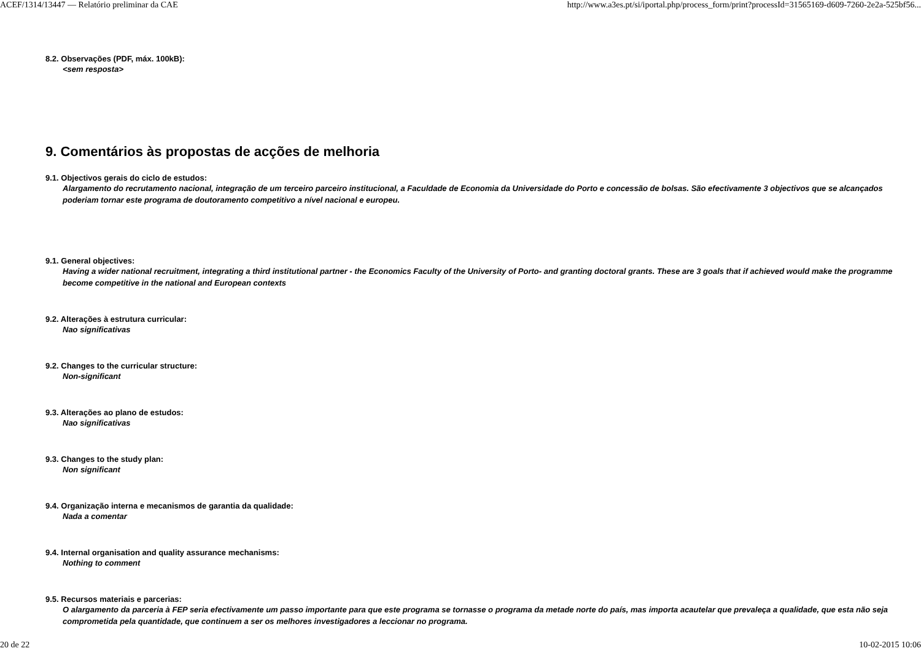ACEF/1314/13447 — Relatório preliminar da CAE http://www.a3es.pt/si/iportal.php/process_form/print?processId=31565169-d609-7260-2e2a-525bf56...
8.2. Observações (PDF, máx. 100kB):
<sem resposta>
9. Comentários às propostas de acções de melhoria
9.1. Objectivos gerais do ciclo de estudos:
Alargamento do recrutamento nacional, integração de um terceiro parceiro institucional, a Faculdade de Economia da Universidade do Porto e concessão de bolsas. São efectivamente 3 objectivos que se alcançados poderiam tornar este programa de doutoramento competitivo a nível nacional e europeu.
9.1. General objectives:
Having a wider national recruitment, integrating a third institutional partner - the Economics Faculty of the University of Porto- and granting doctoral grants. These are 3 goals that if achieved would make the programme become competitive in the national and European contexts
9.2. Alterações à estrutura curricular:
Nao significativas
9.2. Changes to the curricular structure:
Non-significant
9.3. Alterações ao plano de estudos:
Nao significativas
9.3. Changes to the study plan:
Non significant
9.4. Organização interna e mecanismos de garantia da qualidade:
Nada a comentar
9.4. Internal organisation and quality assurance mechanisms:
Nothing to comment
9.5. Recursos materiais e parcerias:
O alargamento da parceria à FEP seria efectivamente um passo importante para que este programa se tornasse o programa da metade norte do país, mas importa acautelar que prevaleça a qualidade, que esta não seja comprometida pela quantidade, que continuem a ser os melhores investigadores a leccionar no programa.
20 de 22 10-02-2015 10:06